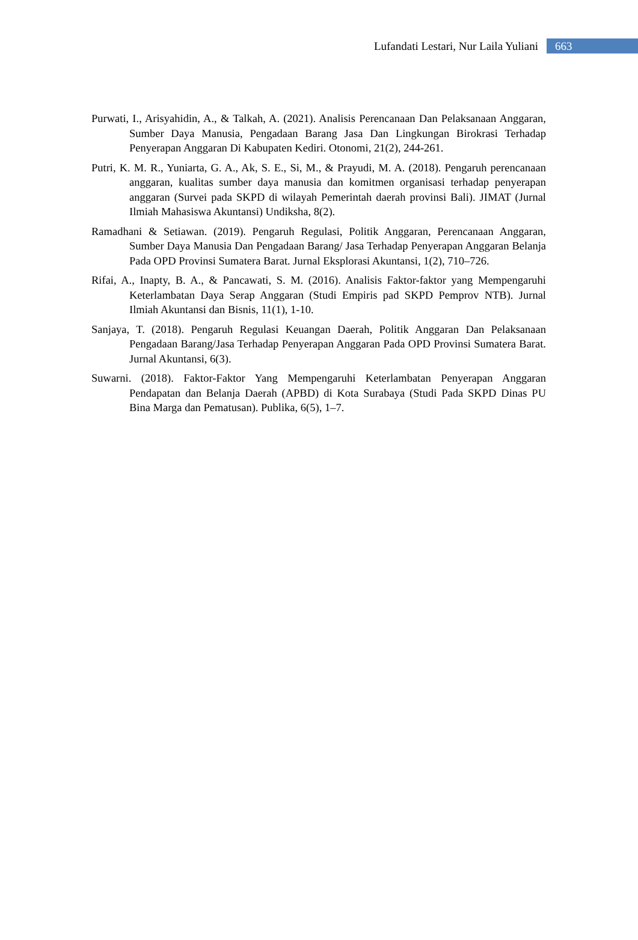Lufandati Lestari, Nur Laila Yuliani 663
Purwati, I., Arisyahidin, A., & Talkah, A. (2021). Analisis Perencanaan Dan Pelaksanaan Anggaran, Sumber Daya Manusia, Pengadaan Barang Jasa Dan Lingkungan Birokrasi Terhadap Penyerapan Anggaran Di Kabupaten Kediri. Otonomi, 21(2), 244-261.
Putri, K. M. R., Yuniarta, G. A., Ak, S. E., Si, M., & Prayudi, M. A. (2018). Pengaruh perencanaan anggaran, kualitas sumber daya manusia dan komitmen organisasi terhadap penyerapan anggaran (Survei pada SKPD di wilayah Pemerintah daerah provinsi Bali). JIMAT (Jurnal Ilmiah Mahasiswa Akuntansi) Undiksha, 8(2).
Ramadhani & Setiawan. (2019). Pengaruh Regulasi, Politik Anggaran, Perencanaan Anggaran, Sumber Daya Manusia Dan Pengadaan Barang/ Jasa Terhadap Penyerapan Anggaran Belanja Pada OPD Provinsi Sumatera Barat. Jurnal Eksplorasi Akuntansi, 1(2), 710–726.
Rifai, A., Inapty, B. A., & Pancawati, S. M. (2016). Analisis Faktor-faktor yang Mempengaruhi Keterlambatan Daya Serap Anggaran (Studi Empiris pad SKPD Pemprov NTB). Jurnal Ilmiah Akuntansi dan Bisnis, 11(1), 1-10.
Sanjaya, T. (2018). Pengaruh Regulasi Keuangan Daerah, Politik Anggaran Dan Pelaksanaan Pengadaan Barang/Jasa Terhadap Penyerapan Anggaran Pada OPD Provinsi Sumatera Barat. Jurnal Akuntansi, 6(3).
Suwarni. (2018). Faktor-Faktor Yang Mempengaruhi Keterlambatan Penyerapan Anggaran Pendapatan dan Belanja Daerah (APBD) di Kota Surabaya (Studi Pada SKPD Dinas PU Bina Marga dan Pematusan). Publika, 6(5), 1–7.